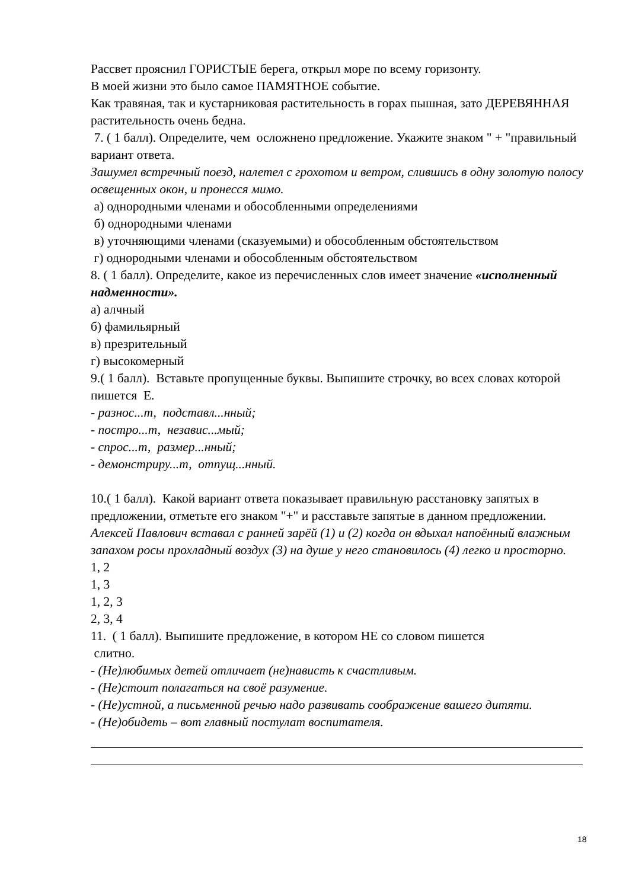Рассвет прояснил ГОРИСТЫЕ берега, открыл море по всему горизонту.
В моей жизни это было самое ПАМЯТНОЕ событие.
Как травяная, так и кустарниковая растительность в горах пышная, зато ДЕРЕВЯННАЯ растительность очень бедна.
7. ( 1 балл). Определите, чем осложнено предложение. Укажите знаком " + "правильный вариант ответа.
Зашумел встречный поезд, налетел с грохотом и ветром, слившись в одну золотую полосу освещенных окон, и пронесся мимо.
а) однородными членами и обособленными определениями
б) однородными членами
в) уточняющими членами (сказуемыми) и обособленным обстоятельством
г) однородными членами и обособленным обстоятельством
8. ( 1 балл). Определите, какое из перечисленных слов имеет значение «исполненный надменности».
а) алчный
б) фамильярный
в) презрительный
г) высокомерный
9.( 1 балл). Вставьте пропущенные буквы. Выпишите строчку, во всех словах которой пишется Е.
- разнос...т, подставл...нный;
- постро...т, независ...мый;
- спрос...т, размер...нный;
- демонстриру...т, отпущ...нный.
10.( 1 балл). Какой вариант ответа показывает правильную расстановку запятых в предложении, отметьте его знаком "+" и расставьте запятые в данном предложении.
Алексей Павлович вставал с ранней зарёй (1) и (2) когда он вдыхал напоённый влажным запахом росы прохладный воздух (3) на душе у него становилось (4) легко и просторно.
1, 2
1, 3
1, 2, 3
2, 3, 4
11. ( 1 балл). Выпишите предложение, в котором НЕ со словом пишется
слитно.
- (Не)любимых детей отличает (не)нависть к счастливым.
- (Не)стоит полагаться на своё разумение.
- (Не)устной, а письменной речью надо развивать соображение вашего дитяти.
- (Не)обидеть – вот главный постулат воспитателя.
18